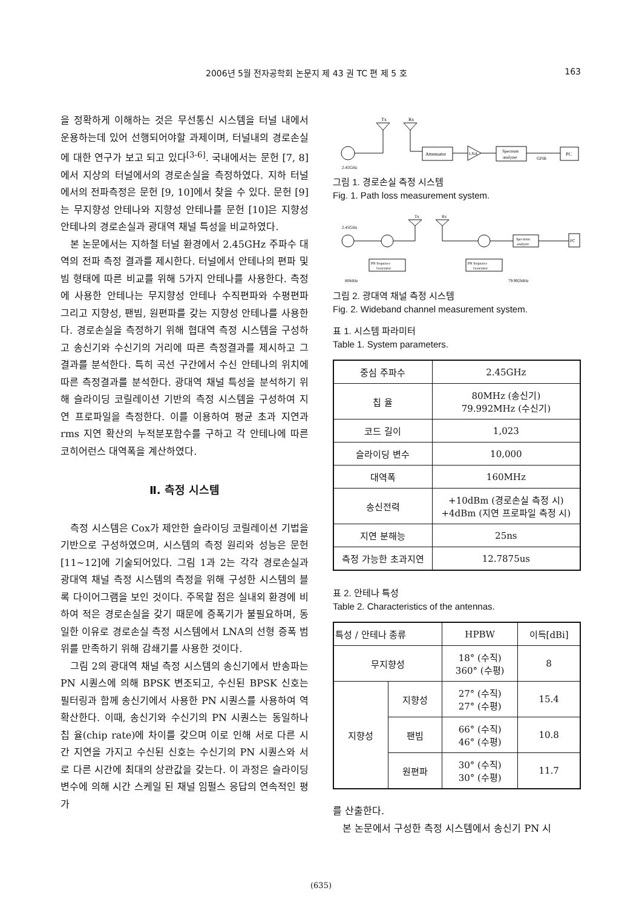2006년 5월 전자공학회 논문지 제 43 권 TC 편 제 5 호 163
을 정확하게 이해하는 것은 무선통신 시스템을 터널 내에서 운용하는데 있어 선행되어야할 과제이며, 터널내의 경로손실에 대한 연구가 보고 되고 있다<sup>[3-6]</sup>. 국내에서는 문헌 [7, 8]에서 지상의 터널에서의 경로손실을 측정하였다. 지하 터널에서의 전파측정은 문헌 [9, 10]에서 찾을 수 있다. 문헌 [9]는 무지향성 안테나와 지향성 안테나를 문헌 [10]은 지향성 안테나의 경로손실과 광대역 채널 특성을 비교하였다.
본 논문에서는 지하철 터널 환경에서 2.45GHz 주파수 대역의 전파 측정 결과를 제시한다. 터널에서 안테나의 편파 및 빔 형태에 따른 비교를 위해 5가지 안테나를 사용한다. 측정에 사용한 안테나는 무지향성 안테나 수직편파와 수평편파 그리고 지향성, 팬빔, 원편파를 갖는 지향성 안테나를 사용한다. 경로손실을 측정하기 위해 협대역 측정 시스템을 구성하고 송신기와 수신기의 거리에 따른 측정결과를 제시하고 그 결과를 분석한다. 특히 곡선 구간에서 수신 안테나의 위치에 따른 측정결과를 분석한다. 광대역 채널 특성을 분석하기 위해 슬라이딩 코릴레이션 기반의 측정 시스템을 구성하여 지연 프로파일을 측정한다. 이를 이용하여 평균 초과 지연과 rms 지연 확산의 누적분포함수를 구하고 각 안테나에 따른 코히어런스 대역폭을 계산하였다.
Ⅱ. 측정 시스템
측정 시스템은 Cox가 제안한 슬라이딩 코릴레이션 기법을 기반으로 구성하였으며, 시스템의 측정 원리와 성능은 문헌 [11~12]에 기술되어있다. 그림 1과 2는 각각 경로손실과 광대역 채널 측정 시스템의 측정을 위해 구성한 시스템의 블록 다이어그램을 보인 것이다. 주목할 점은 실내외 환경에 비하여 적은 경로손실을 갖기 때문에 증폭기가 불필요하며, 동일한 이유로 경로손실 측정 시스템에서 LNA의 선형 증폭 범위를 만족하기 위해 감쇄기를 사용한 것이다.
그림 2의 광대역 채널 측정 시스템의 송신기에서 반송파는 PN 시퀀스에 의해 BPSK 변조되고, 수신된 BPSK 신호는 필터링과 함께 송신기에서 사용한 PN 시퀀스를 사용하여 역확산한다. 이때, 송신기와 수신기의 PN 시퀀스는 동일하나 칩 율(chip rate)에 차이를 갖으며 이로 인해 서로 다른 시간 지연을 가지고 수신된 신호는 수신기의 PN 시퀀스와 서로 다른 시간에 최대의 상관값을 갖는다. 이 과정은 슬라이딩 변수에 의해 시간 스케일 된 채널 임펄스 응답의 연속적인 평가
Tx
Rx
Attenuator
LNA
Spectrum
analyzer
GPIB
PC
2.45GHz
그림 1. 경로손실 측정 시스템
Fig. 1. Path loss measurement system.
Tx
Rx
2.45GHz
Spectrum
analyzer
PC
PN Sequence
Generator
PN Sequence
Generator
80MHz
79.992MHz
그림 2. 광대역 채널 측정 시스템
Fig. 2. Wideband channel measurement system.
표 1. 시스템 파라미터
Table 1. System parameters.
| 중심 주파수 | 2.45GHz |
| 칩 율 | 80MHz (송신기) 79.992MHz (수신기) |
| 코드 길이 | 1,023 |
| 슬라이딩 변수 | 10,000 |
| 대역폭 | 160MHz |
| 송신전력 | +10dBm (경로손실 측정 시) +4dBm (지연 프로파일 측정 시) |
| 지연 분해능 | 25ns |
| 측정 가능한 초과지연 | 12.7875us |
표 2. 안테나 특성
Table 2. Characteristics of the antennas.
| 특성 / 안테나 종류 | | HPBW | 이득[dBi] |
| --- | --- | --- | --- |
| 무지향성 | | 18° (수직) 360° (수평) | 8 |
| 지향성 | 지향성 | 27° (수직) 27° (수평) | 15.4 |
| | 팬빔 | 66° (수직) 46° (수평) | 10.8 |
| | 원편파 | 30° (수직) 30° (수평) | 11.7 |
를 산출한다.
본 논문에서 구성한 측정 시스템에서 송신기 PN 시
(635)